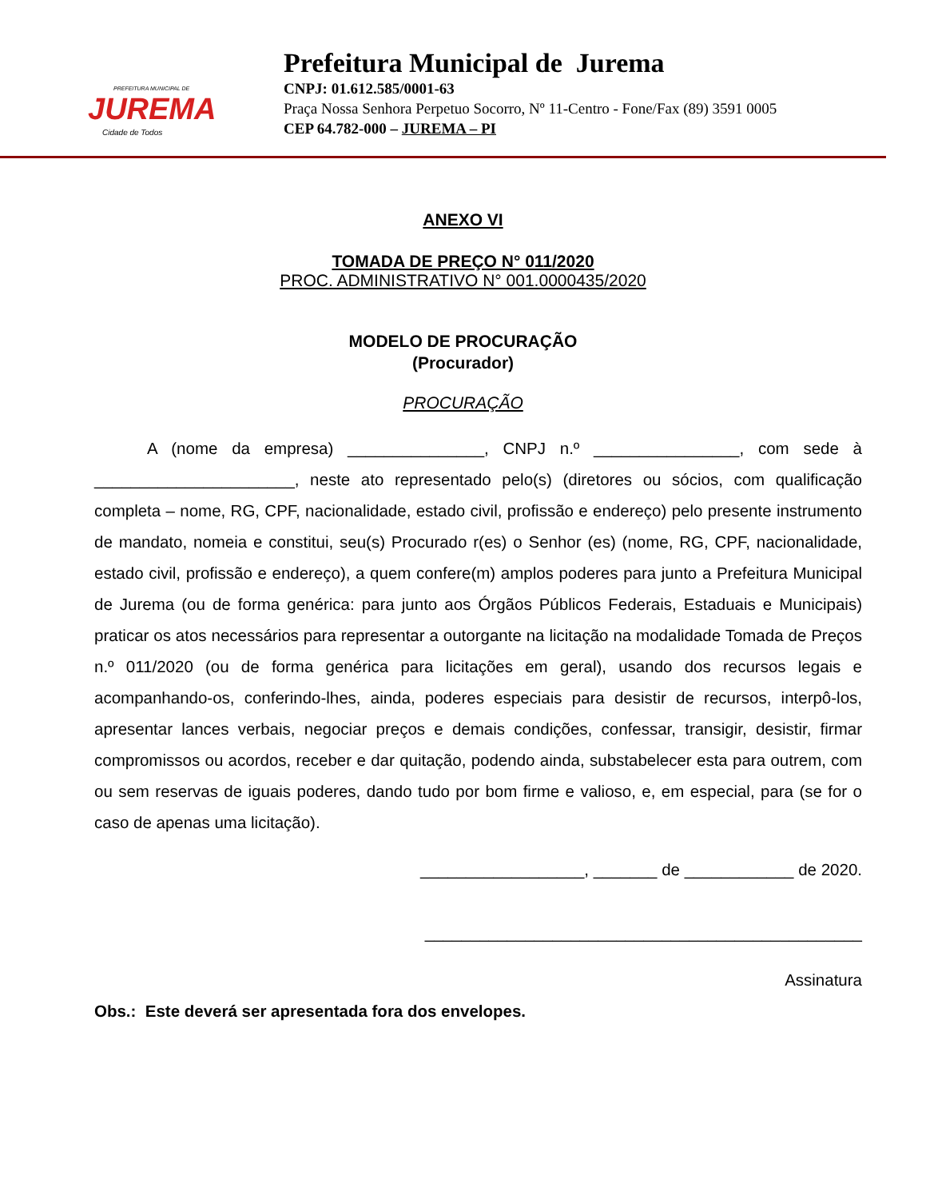PREFEITURA MUNICIPAL DE
JUREMA
Cidade de Todos
Prefeitura Municipal de Jurema
CNPJ: 01.612.585/0001-63
Praça Nossa Senhora Perpetuo Socorro, Nº 11-Centro - Fone/Fax (89) 3591 0005
CEP 64.782-000 – JUREMA – PI
ANEXO VI
TOMADA DE PREÇO N° 011/2020
PROC. ADMINISTRATIVO N° 001.0000435/2020
MODELO DE PROCURAÇÃO
(Procurador)
PROCURAÇÃO
A (nome da empresa) _______________, CNPJ n.º ________________, com sede à ______________________, neste ato representado pelo(s) (diretores ou sócios, com qualificação completa – nome, RG, CPF, nacionalidade, estado civil, profissão e endereço) pelo presente instrumento de mandato, nomeia e constitui, seu(s) Procurado r(es) o Senhor (es) (nome, RG, CPF, nacionalidade, estado civil, profissão e endereço), a quem confere(m) amplos poderes para junto a Prefeitura Municipal de Jurema (ou de forma genérica: para junto aos Órgãos Públicos Federais, Estaduais e Municipais) praticar os atos necessários para representar a outorgante na licitação na modalidade Tomada de Preços n.º 011/2020 (ou de forma genérica para licitações em geral), usando dos recursos legais e acompanhando-os, conferindo-lhes, ainda, poderes especiais para desistir de recursos, interpô-los, apresentar lances verbais, negociar preços e demais condições, confessar, transigir, desistir, firmar compromissos ou acordos, receber e dar quitação, podendo ainda, substabelecer esta para outrem, com ou sem reservas de iguais poderes, dando tudo por bom firme e valioso, e, em especial, para (se for o caso de apenas uma licitação).
__________________, _______ de ____________ de 2020.
________________________________________________
Assinatura
Obs.: Este deverá ser apresentada fora dos envelopes.